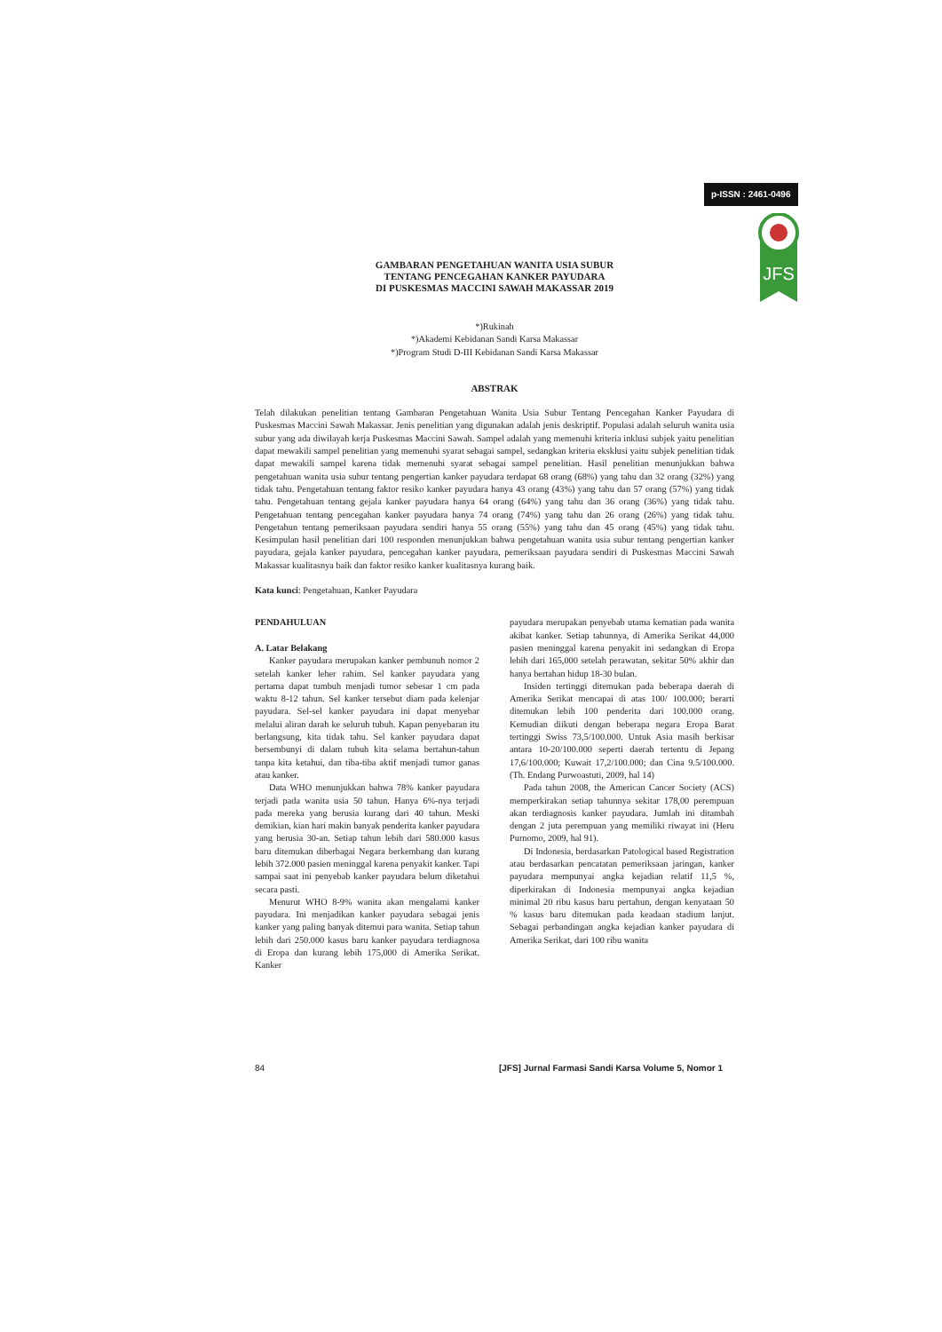p-ISSN : 2461-0496
JFS
GAMBARAN PENGETAHUAN WANITA USIA SUBUR
TENTANG PENCEGAHAN KANKER PAYUDARA
DI PUSKESMAS MACCINI SAWAH MAKASSAR 2019
*)Rukinah
*)Akademi Kebidanan Sandi Karsa Makassar
*)Program Studi D-III Kebidanan Sandi Karsa Makassar
ABSTRAK
Telah dilakukan penelitian tentang Gambaran Pengetahuan Wanita Usia Subur Tentang Pencegahan Kanker Payudara di Puskesmas Maccini Sawah Makassar. Jenis penelitian yang digunakan adalah jenis deskriptif. Populasi adalah seluruh wanita usia subur yang ada diwilayah kerja Puskesmas Maccini Sawah. Sampel adalah yang memenuhi kriteria inklusi subjek yaitu penelitian dapat mewakili sampel penelitian yang memenuhi syarat sebagai sampel, sedangkan kriteria eksklusi yaitu subjek penelitian tidak dapat mewakili sampel karena tidak memenuhi syarat sebagai sampel penelitian. Hasil penelitian menunjukkan bahwa pengetahuan wanita usia subur tentang pengertian kanker payudara terdapat 68 orang (68%) yang tahu dan 32 orang (32%) yang tidak tahu. Pengetahuan tentang faktor resiko kanker payudara hanya 43 orang (43%) yang tahu dan 57 orang (57%) yang tidak tahu. Pengetahuan tentang gejala kanker payudara hanya 64 orang (64%) yang tahu dan 36 orang (36%) yang tidak tahu. Pengetahuan tentang pencegahan kanker payudara hanya 74 orang (74%) yang tahu dan 26 orang (26%) yang tidak tahu. Pengetahun tentang pemeriksaan payudara sendiri hanya 55 orang (55%) yang tahu dan 45 orang (45%) yang tidak tahu. Kesimpulan hasil penelitian dari 100 responden menunjukkan bahwa pengetahuan wanita usia subur tentang pengertian kanker payudara, gejala kanker payudara, pencegahan kanker payudara, pemeriksaan payudara sendiri di Puskesmas Maccini Sawah Makassar kualitasnya baik dan faktor resiko kanker kualitasnya kurang baik.
Kata kunci: Pengetahuan, Kanker Payudara
PENDAHULUAN
A. Latar Belakang
Kanker payudara merupakan kanker pembunuh nomor 2 setelah kanker leher rahim. Sel kanker payudara yang pertama dapat tumbuh menjadi tumor sebesar 1 cm pada waktu 8-12 tahun. Sel kanker tersebut diam pada kelenjar payudara. Sel-sel kanker payudara ini dapat menyebar melalui aliran darah ke seluruh tubuh. Kapan penyebaran itu berlangsung, kita tidak tahu. Sel kanker payudara dapat bersembunyi di dalam tubuh kita selama bertahun-tahun tanpa kita ketahui, dan tiba-tiba aktif menjadi tumor ganas atau kanker.
Data WHO menunjukkan bahwa 78% kanker payudara terjadi pada wanita usia 50 tahun. Hanya 6%-nya terjadi pada mereka yang berusia kurang dari 40 tahun. Meski demikian, kian hari makin banyak penderita kanker payudara yang berusia 30-an. Setiap tahun lebih dari 580.000 kasus baru ditemukan diberbagai Negara berkembang dan kurang lebih 372.000 pasien meninggal karena penyakit kanker. Tapi sampai saat ini penyebab kanker payudara belum diketahui secara pasti.
Menurut WHO 8-9% wanita akan mengalami kanker payudara. Ini menjadikan kanker payudara sebagai jenis kanker yang paling banyak ditemui para wanita. Setiap tahun lebih dari 250.000 kasus baru kanker payudara terdiagnosa di Eropa dan kurang lebih 175,000 di Amerika Serikat. Kanker
payudara merupakan penyebab utama kematian pada wanita akibat kanker. Setiap tahunnya, di Amerika Serikat 44,000 pasien meninggal karena penyakit ini sedangkan di Eropa lebih dari 165,000 setelah perawatan, sekitar 50% akhir dan hanya bertahan hidup 18-30 bulan.
Insiden tertinggi ditemukan pada beberapa daerah di Amerika Serikat mencapai di atas 100/ 100.000; berarti ditemukan lebih 100 penderita dari 100.000 orang. Kemudian diikuti dengan beberapa negara Eropa Barat tertinggi Swiss 73,5/100.000. Untuk Asia masih berkisar antara 10-20/100.000 seperti daerah tertentu di Jepang 17,6/100.000; Kuwait 17,2/100.000; dan Cina 9.5/100.000. (Th. Endang Purwoastuti, 2009, hal 14)
Pada tahun 2008, the American Cancer Society (ACS) memperkirakan setiap tahunnya sekitar 178,00 perempuan akan terdiagnosis kanker payudara. Jumlah ini ditambah dengan 2 juta perempuan yang memiliki riwayat ini (Heru Purnomo, 2009, hal 91).
Di Indonesia, berdasarkan Patological based Registration atau berdasarkan pencatatan pemeriksaan jaringan, kanker payudara mempunyai angka kejadian relatif 11,5 %, diperkirakan di Indonesia mempunyai angka kejadian minimal 20 ribu kasus baru pertahun, dengan kenyataan 50 % kasus baru ditemukan pada keadaan stadium lanjut. Sebagai perbandingan angka kejadian kanker payudara di Amerika Serikat, dari 100 ribu wanita
84 [JFS] Jurnal Farmasi Sandi Karsa Volume 5, Nomor 1